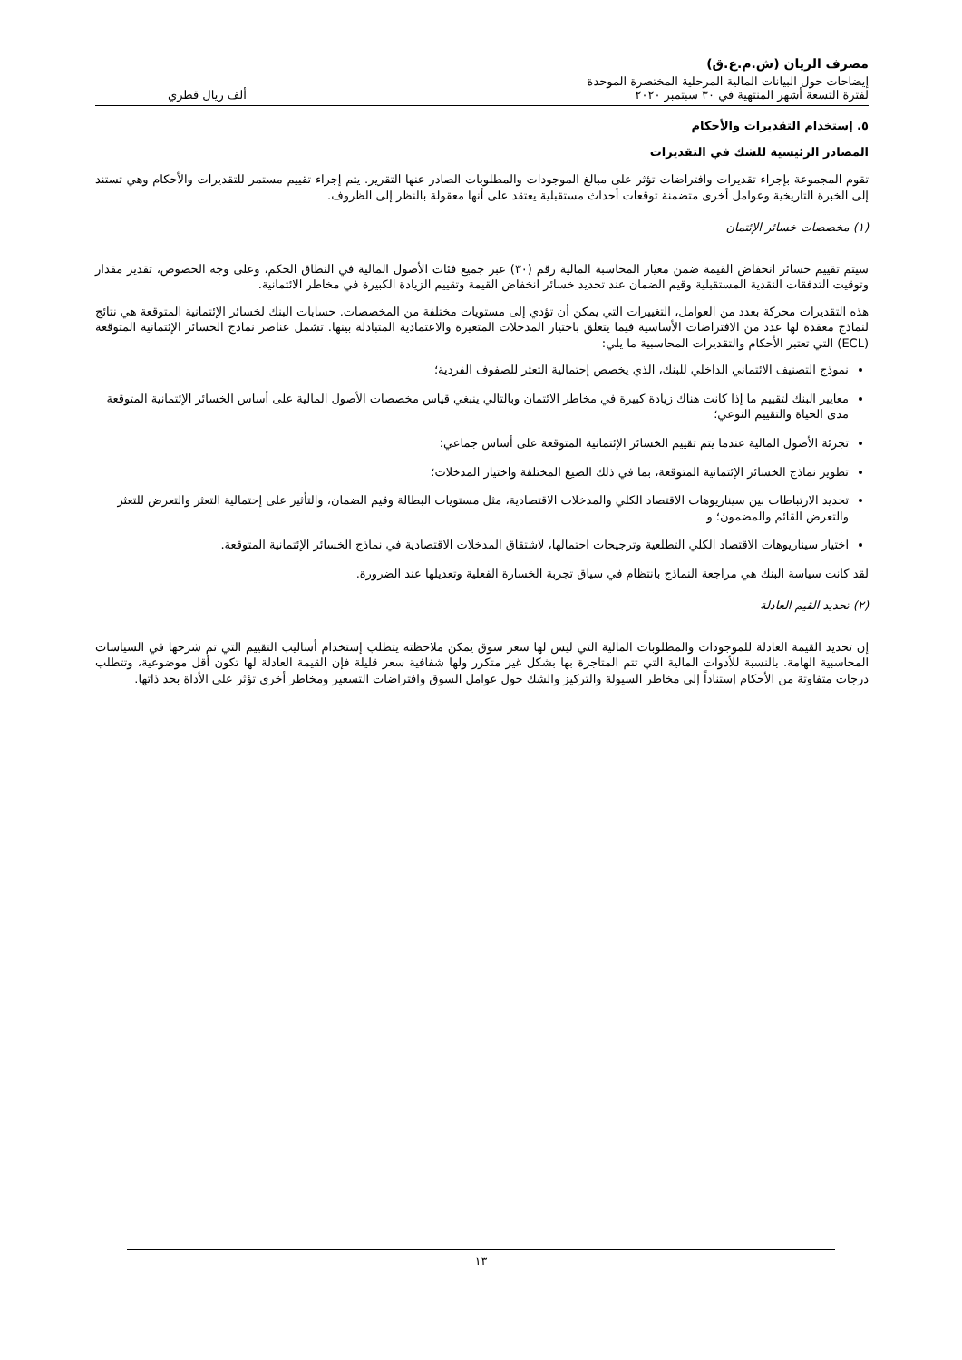مصرف الريان (ش.م.ع.ق)
إيضاحات حول البيانات المالية المرحلية المختصرة الموحدة
لفترة التسعة أشهر المنتهية في ٣٠ سبتمبر ٢٠٢٠ ألف ريال قطري
٥. إستخدام التقديرات والأحكام
المصادر الرئيسية للشك في التقديرات
تقوم المجموعة بإجراء تقديرات وافتراضات تؤثر على مبالغ الموجودات والمطلوبات الصادر عنها التقرير. يتم إجراء تقييم مستمر للتقديرات والأحكام وهي تستند إلى الخبرة التاريخية وعوامل أخرى متضمنة توقعات أحداث مستقبلية يعتقد على أنها معقولة بالنظر إلى الظروف.
(١) مخصصات خسائر الإئتمان
سيتم تقييم خسائر انخفاض القيمة ضمن معيار المحاسبة المالية رقم (٣٠) عبر جميع فئات الأصول المالية في النطاق الحكم، وعلى وجه الخصوص، تقدير مقدار وتوقيت التدفقات النقدية المستقبلية وقيم الضمان عند تحديد خسائر انخفاض القيمة وتقييم الزيادة الكبيرة في مخاطر الائتمانية.
هذه التقديرات محركة بعدد من العوامل، التغييرات التي يمكن أن تؤدي إلى مستويات مختلفة من المخصصات. حسابات البنك لخسائر الإئتمانية المتوقعة هي نتائج لنماذج معقدة لها عدد من الافتراضات الأساسية فيما يتعلق باختيار المدخلات المتغيرة والاعتمادية المتبادلة بينها. تشمل عناصر نماذج الخسائر الإئتمانية المتوقعة (ECL) التي تعتبر الأحكام والتقديرات المحاسبية ما يلي:
نموذج التصنيف الائتماني الداخلي للبنك، الذي يخصص إحتمالية التعثر للصفوف الفردية؛
معايير البنك لتقييم ما إذا كانت هناك زيادة كبيرة في مخاطر الائتمان وبالتالي ينبغي قياس مخصصات الأصول المالية على أساس الخسائر الإئتمانية المتوقعة مدى الحياة والتقييم النوعي؛
تجزئة الأصول المالية عندما يتم تقييم الخسائر الإئتمانية المتوقعة على أساس جماعي؛
تطوير نماذج الخسائر الإئتمانية المتوقعة، بما في ذلك الصيغ المختلفة واختيار المدخلات؛
تحديد الارتباطات بين سيناريوهات الاقتصاد الكلي والمدخلات الاقتصادية، مثل مستويات البطالة وقيم الضمان، والتأثير على إحتمالية التعثر والتعرض للتعثر والتعرض القائم والمضمون؛ و
اختيار سيناريوهات الاقتصاد الكلي التطلعية وترجيحات احتمالها، لاشتقاق المدخلات الاقتصادية في نماذج الخسائر الإئتمانية المتوقعة.
لقد كانت سياسة البنك هي مراجعة النماذج بانتظام في سياق تجربة الخسارة الفعلية وتعديلها عند الضرورة.
(٢) تحديد القيم العادلة
إن تحديد القيمة العادلة للموجودات والمطلوبات المالية التي ليس لها سعر سوق يمكن ملاحظته يتطلب إستخدام أساليب التقييم التي تم شرحها في السياسات المحاسبية الهامة. بالنسبة للأدوات المالية التي تتم المتاجرة بها بشكل غير متكرر ولها شفافية سعر قليلة فإن القيمة العادلة لها تكون أقل موضوعية، وتتطلب درجات متفاوتة من الأحكام إستناداً إلى مخاطر السيولة والتركيز والشك حول عوامل السوق وافتراضات التسعير ومخاطر أخرى تؤثر على الأداة بحد ذاتها.
١٣